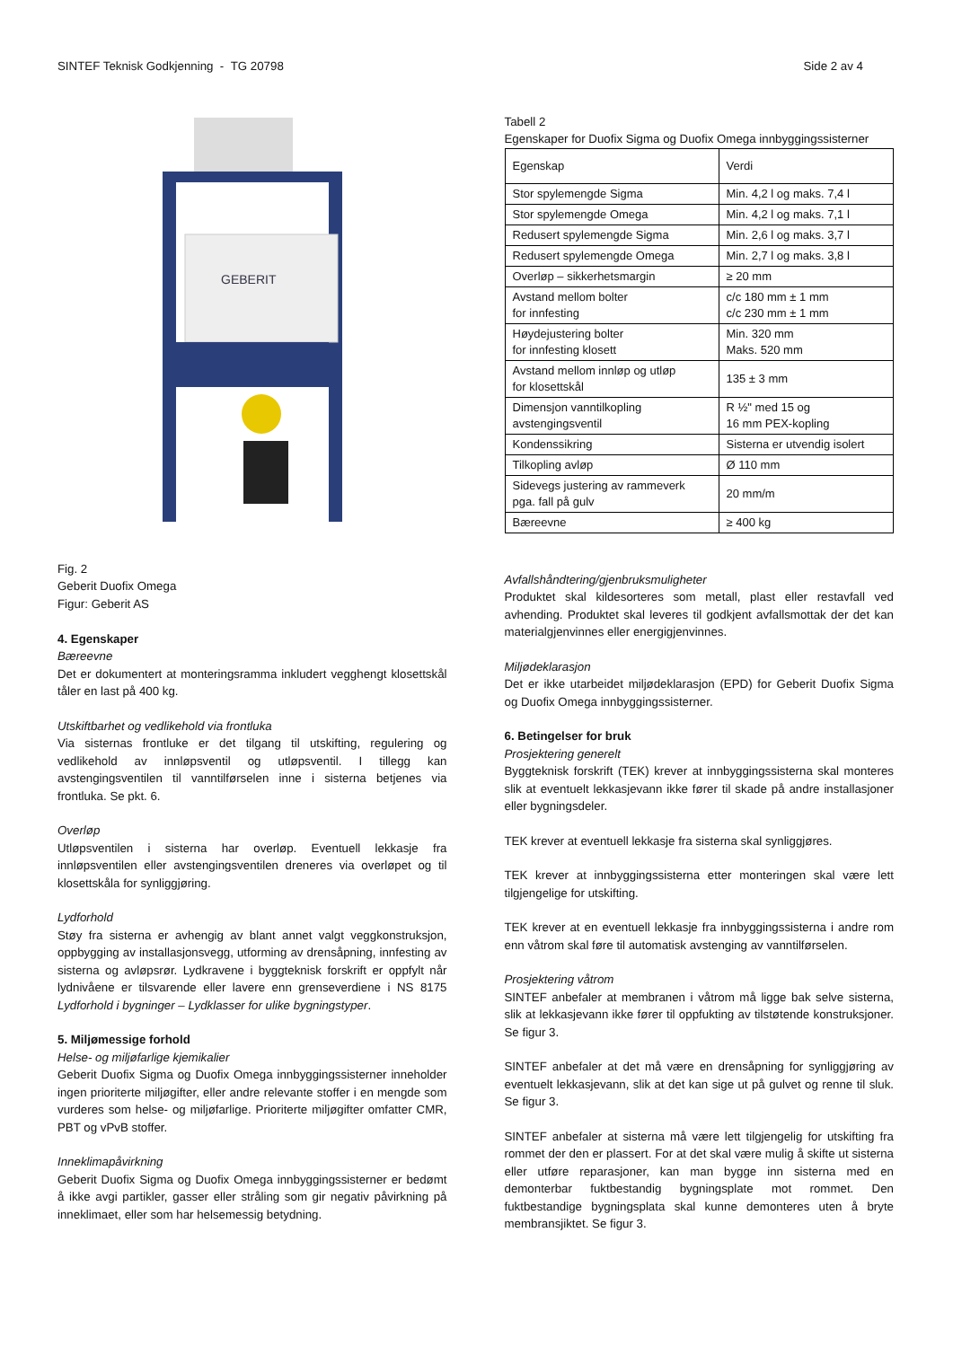SINTEF Teknisk Godkjenning - TG 20798 Side 2 av 4
GEBERIT
Fig. 2
Geberit Duofix Omega
Figur: Geberit AS
4. Egenskaper
Bæreevne
Det er dokumentert at monteringsramma inkludert vegghengt klosettskål tåler en last på 400 kg.
Utskiftbarhet og vedlikehold via frontluka
Via sisternas frontluke er det tilgang til utskifting, regulering og vedlikehold av innløpsventil og utløpsventil. I tillegg kan avstengingsventilen til vanntilførselen inne i sisterna betjenes via frontluka. Se pkt. 6.
Overløp
Utløpsventilen i sisterna har overløp. Eventuell lekkasje fra innløpsventilen eller avstengingsventilen dreneres via overløpet og til klosettskåla for synliggjøring.
Lydforhold
Støy fra sisterna er avhengig av blant annet valgt veggkonstruksjon, oppbygging av installasjonsvegg, utforming av drensåpning, innfesting av sisterna og avløpsrør. Lydkravene i byggteknisk forskrift er oppfylt når lydnivåene er tilsvarende eller lavere enn grenseverdiene i NS 8175 Lydforhold i bygninger – Lydklasser for ulike bygningstyper.
5. Miljømessige forhold
Helse- og miljøfarlige kjemikalier
Geberit Duofix Sigma og Duofix Omega innbyggingssisterner inneholder ingen prioriterte miljøgifter, eller andre relevante stoffer i en mengde som vurderes som helse- og miljøfarlige. Prioriterte miljøgifter omfatter CMR, PBT og vPvB stoffer.
Inneklimapåvirkning
Geberit Duofix Sigma og Duofix Omega innbyggingssisterner er bedømt å ikke avgi partikler, gasser eller stråling som gir negativ påvirkning på inneklimaet, eller som har helsemessig betydning.
Tabell 2
Egenskaper for Duofix Sigma og Duofix Omega innbyggingssisterner
| Egenskap | Verdi |
| Stor spylemengde Sigma | Min. 4,2 l og maks. 7,4 l |
| Stor spylemengde Omega | Min. 4,2 l og maks. 7,1 l |
| Redusert spylemengde Sigma | Min. 2,6 l og maks. 3,7 l |
| Redusert spylemengde Omega | Min. 2,7 l og maks. 3,8 l |
| Overløp – sikkerhetsmargin | ≥ 20 mm |
| Avstand mellom bolter for innfesting | c/c 180 mm ± 1 mm c/c 230 mm ± 1 mm |
| Høydejustering bolter for innfesting klosett | Min. 320 mm Maks. 520 mm |
| Avstand mellom innløp og utløp for klosettskål | 135 ± 3 mm |
| Dimensjon vanntilkopling avstengingsventil | R ½" med 15 og 16 mm PEX-kopling |
| Kondenssikring | Sisterna er utvendig isolert |
| Tilkopling avløp | Ø 110 mm |
| Sidevegs justering av rammeverk pga. fall på gulv | 20 mm/m |
| Bæreevne | ≥ 400 kg |
Avfallshåndtering/gjenbruksmuligheter
Produktet skal kildesorteres som metall, plast eller restavfall ved avhending. Produktet skal leveres til godkjent avfallsmottak der det kan materialgjenvinnes eller energigjenvinnes.
Miljødeklarasjon
Det er ikke utarbeidet miljødeklarasjon (EPD) for Geberit Duofix Sigma og Duofix Omega innbyggingssisterner.
6. Betingelser for bruk
Prosjektering generelt
Byggteknisk forskrift (TEK) krever at innbyggingssisterna skal monteres slik at eventuelt lekkasjevann ikke fører til skade på andre installasjoner eller bygningsdeler.
TEK krever at eventuell lekkasje fra sisterna skal synliggjøres.
TEK krever at innbyggingssisterna etter monteringen skal være lett tilgjengelige for utskifting.
TEK krever at en eventuell lekkasje fra innbyggingssisterna i andre rom enn våtrom skal føre til automatisk avstenging av vanntilførselen.
Prosjektering våtrom
SINTEF anbefaler at membranen i våtrom må ligge bak selve sisterna, slik at lekkasjevann ikke fører til oppfukting av tilstøtende konstruksjoner. Se figur 3.
SINTEF anbefaler at det må være en drensåpning for synliggjøring av eventuelt lekkasjevann, slik at det kan sige ut på gulvet og renne til sluk. Se figur 3.
SINTEF anbefaler at sisterna må være lett tilgjengelig for utskifting fra rommet der den er plassert. For at det skal være mulig å skifte ut sisterna eller utføre reparasjoner, kan man bygge inn sisterna med en demonterbar fuktbestandig bygningsplate mot rommet. Den fuktbestandige bygningsplata skal kunne demonteres uten å bryte membransjiktet. Se figur 3.